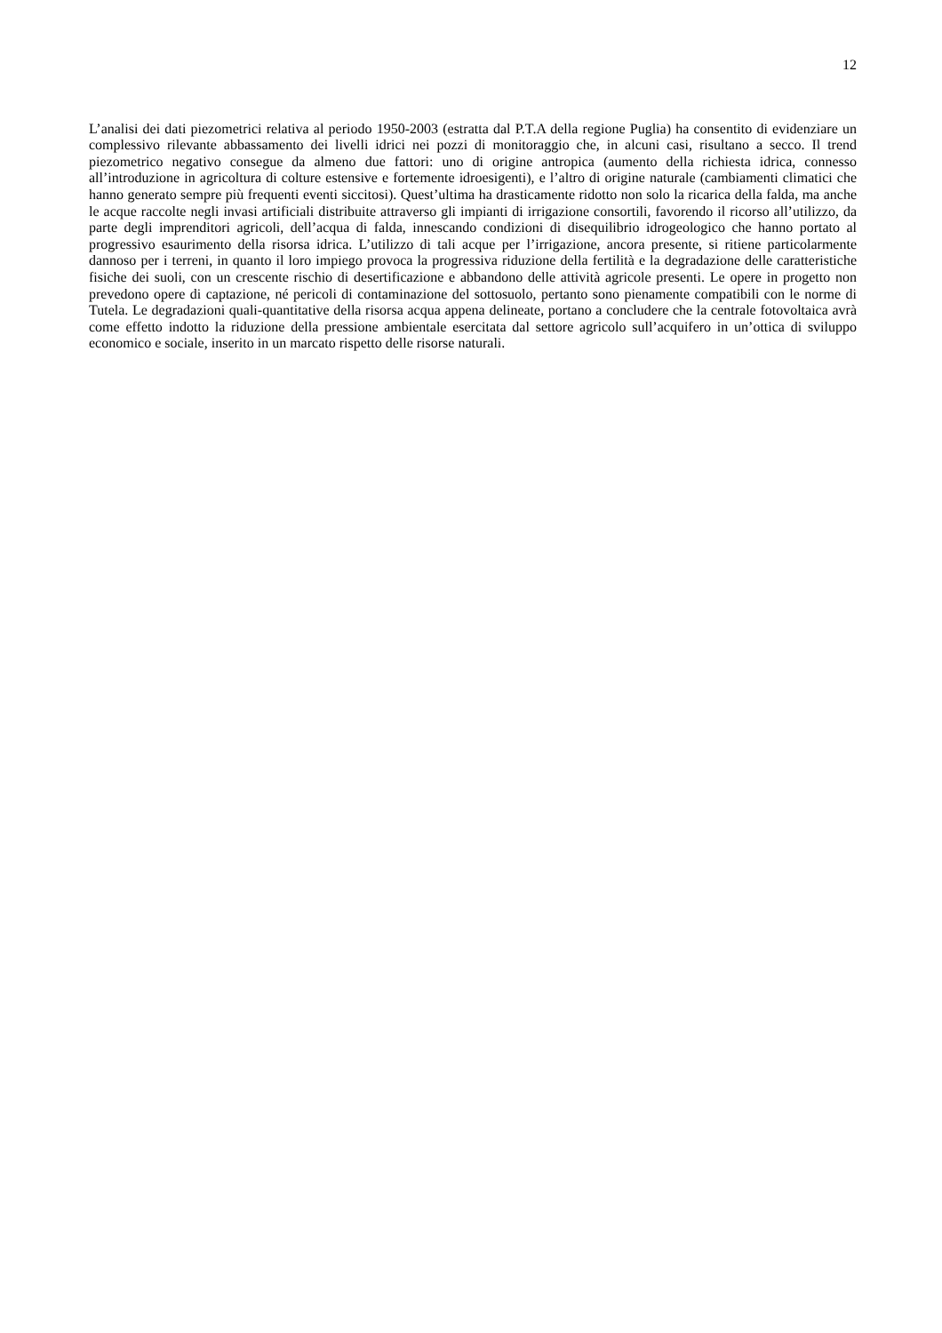12
L’analisi dei dati piezometrici relativa al periodo 1950-2003 (estratta dal P.T.A della regione Puglia) ha consentito di evidenziare un complessivo rilevante abbassamento dei livelli idrici nei pozzi di monitoraggio che, in alcuni casi, risultano a secco. Il trend piezometrico negativo consegue da almeno due fattori: uno di origine antropica (aumento della richiesta idrica, connesso all’introduzione in agricoltura di colture estensive e fortemente idroesigenti), e l’altro di origine naturale (cambiamenti climatici che hanno generato sempre più frequenti eventi siccitosi). Quest’ultima ha drasticamente ridotto non solo la ricarica della falda, ma anche le acque raccolte negli invasi artificiali distribuite attraverso gli impianti di irrigazione consortili, favorendo il ricorso all’utilizzo, da parte degli imprenditori agricoli, dell’acqua di falda, innescando condizioni di disequilibrio idrogeologico che hanno portato al progressivo esaurimento della risorsa idrica. L’utilizzo di tali acque per l’irrigazione, ancora presente, si ritiene particolarmente dannoso per i terreni, in quanto il loro impiego provoca la progressiva riduzione della fertilità e la degradazione delle caratteristiche fisiche dei suoli, con un crescente rischio di desertificazione e abbandono delle attività agricole presenti. Le opere in progetto non prevedono opere di captazione, né pericoli di contaminazione del sottosuolo, pertanto sono pienamente compatibili con le norme di Tutela. Le degradazioni quali-quantitative della risorsa acqua appena delineate, portano a concludere che la centrale fotovoltaica avrà come effetto indotto la riduzione della pressione ambientale esercitata dal settore agricolo sull’acquifero in un’ottica di sviluppo economico e sociale, inserito in un marcato rispetto delle risorse naturali.